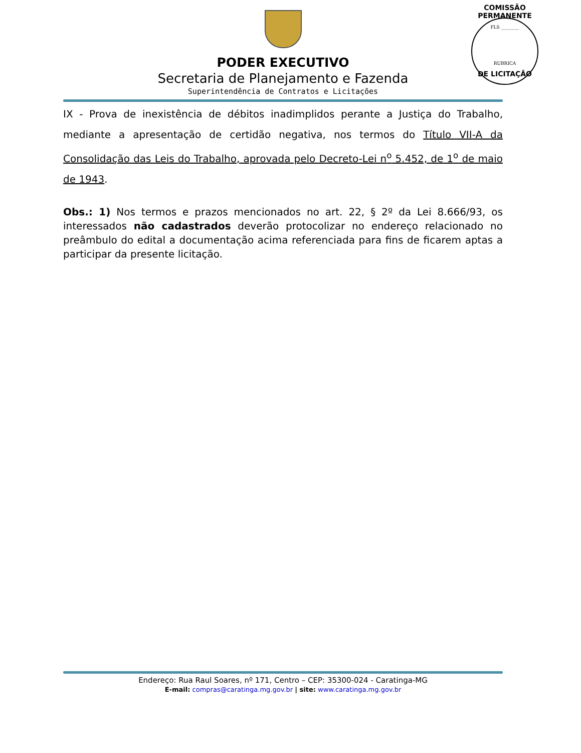COMISSÃO PERMANENTE
FLS ________
RUBRICA
DE LICITAÇÃO
PODER EXECUTIVO
Secretaria de Planejamento e Fazenda
Superintendência de Contratos e Licitações
IX - Prova de inexistência de débitos inadimplidos perante a Justiça do Trabalho, mediante a apresentação de certidão negativa, nos termos do Título VII-A da Consolidação das Leis do Trabalho, aprovada pelo Decreto-Lei n<sup>o</sup> 5.452, de 1<sup>o</sup> de maio de 1943.
Obs.: 1) Nos termos e prazos mencionados no art. 22, § 2º da Lei 8.666/93, os interessados não cadastrados deverão protocolizar no endereço relacionado no preâmbulo do edital a documentação acima referenciada para fins de ficarem aptas a participar da presente licitação.
Endereço: Rua Raul Soares, nº 171, Centro – CEP: 35300-024 - Caratinga-MG
E-mail: compras@caratinga.mg.gov.br | site: www.caratinga.mg.gov.br